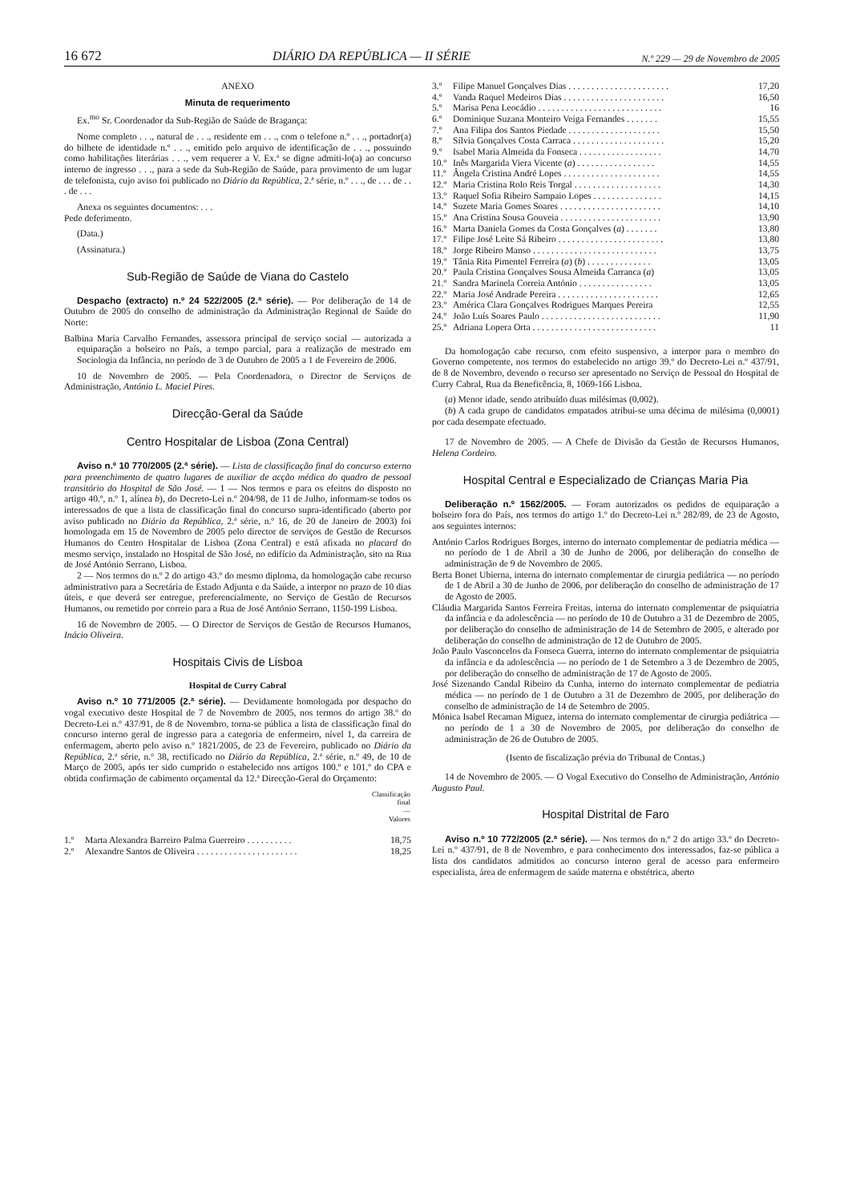16 672 DIÁRIO DA REPÚBLICA — II SÉRIE N.º 229 — 29 de Novembro de 2005
ANEXO
Minuta de requerimento
Ex.<sup>mo</sup> Sr. Coordenador da Sub-Região de Saúde de Bragança:
Nome completo . . ., natural de . . ., residente em . . ., com o telefone n.º . . ., portador(a) do bilhete de identidade n.º . . ., emitido pelo arquivo de identificação de . . ., possuindo como habilitações literárias . . ., vem requerer a V. Ex.ª se digne admiti-lo(a) ao concurso interno de ingresso . . ., para a sede da Sub-Região de Saúde, para provimento de um lugar de telefonista, cujo aviso foi publicado no Diário da República, 2.ª série, n.º . . ., de . . . de . . . de . . .
Anexa os seguintes documentos: . . .
Pede deferimento.
(Data.)
(Assinatura.)
Sub-Região de Saúde de Viana do Castelo
Despacho (extracto) n.º 24 522/2005 (2.ª série). — Por deliberação de 14 de Outubro de 2005 do conselho de administração da Administração Regional de Saúde do Norte:
Balbina Maria Carvalho Fernandes, assessora principal de serviço social — autorizada a equiparação a bolseiro no País, a tempo parcial, para a realização de mestrado em Sociologia da Infância, no período de 3 de Outubro de 2005 a 1 de Fevereiro de 2006.
10 de Novembro de 2005. — Pela Coordenadora, o Director de Serviços de Administração, António L. Maciel Pires.
Direcção-Geral da Saúde
Centro Hospitalar de Lisboa (Zona Central)
Aviso n.º 10 770/2005 (2.ª série). — Lista de classificação final do concurso externo para preenchimento de quatro lugares de auxiliar de acção médica do quadro de pessoal transitório do Hospital de São José. — 1 — Nos termos e para os efeitos do disposto no artigo 40.º, n.º 1, alínea b), do Decreto-Lei n.º 204/98, de 11 de Julho, informam-se todos os interessados de que a lista de classificação final do concurso supra-identificado (aberto por aviso publicado no Diário da República, 2.ª série, n.º 16, de 20 de Janeiro de 2003) foi homologada em 15 de Novembro de 2005 pelo director de serviços de Gestão de Recursos Humanos do Centro Hospitalar de Lisboa (Zona Central) e está afixada no placard do mesmo serviço, instalado no Hospital de São José, no edifício da Administração, sito na Rua de José António Serrano, Lisboa.
2 — Nos termos do n.º 2 do artigo 43.º do mesmo diploma, da homologação cabe recurso administrativo para a Secretária de Estado Adjunta e da Saúde, a interpor no prazo de 10 dias úteis, e que deverá ser entregue, preferencialmente, no Serviço de Gestão de Recursos Humanos, ou remetido por correio para a Rua de José António Serrano, 1150-199 Lisboa.
16 de Novembro de 2005. — O Director de Serviços de Gestão de Recursos Humanos, Inácio Oliveira.
Hospitais Civis de Lisboa
Hospital de Curry Cabral
Aviso n.º 10 771/2005 (2.ª série). — Devidamente homologada por despacho do vogal executivo deste Hospital de 7 de Novembro de 2005, nos termos do artigo 38.º do Decreto-Lei n.º 437/91, de 8 de Novembro, torna-se pública a lista de classificação final do concurso interno geral de ingresso para a categoria de enfermeiro, nível 1, da carreira de enfermagem, aberto pelo aviso n.º 1821/2005, de 23 de Fevereiro, publicado no Diário da República, 2.ª série, n.º 38, rectificado no Diário da República, 2.ª série, n.º 49, de 10 de Março de 2005, após ter sido cumprido o estabelecido nos artigos 100.º e 101.º do CPA e obtida confirmação de cabimento orçamental da 12.ª Direcção-Geral do Orçamento:
| | | Classificação final — Valores |
| --- | --- | --- |
| 1.º | Marta Alexandra Barreiro Palma Guerreiro . . . . . . . . . . | 18,75 |
| 2.º | Alexandre Santos de Oliveira . . . . . . . . . . . . . . . . . . . . . . | 18,25 |
| 3.º | Filipe Manuel Gonçalves Dias . . . . . . . . . . . . . . . . . . . . . . | 17,20 |
| 4.º | Vanda Raquel Medeiros Dias . . . . . . . . . . . . . . . . . . . . . . | 16,50 |
| 5.º | Marisa Pena Leocádio . . . . . . . . . . . . . . . . . . . . . . . . . . . | 16 |
| 6.º | Dominique Suzana Monteiro Veiga Fernandes . . . . . . . | 15,55 |
| 7.º | Ana Filipa dos Santos Piedade . . . . . . . . . . . . . . . . . . . . | 15,50 |
| 8.º | Sílvia Gonçalves Costa Carraca . . . . . . . . . . . . . . . . . . . . | 15,20 |
| 9.º | Isabel Maria Almeida da Fonseca . . . . . . . . . . . . . . . . . . | 14,70 |
| 10.º | Inês Margarida Viera Vicente ( a ) . . . . . . . . . . . . . . . . . | 14,55 |
| 11.º | Ângela Cristina André Lopes . . . . . . . . . . . . . . . . . . . . . | 14,55 |
| 12.º | Maria Cristina Rolo Reis Torgal . . . . . . . . . . . . . . . . . . . | 14,30 |
| 13.º | Raquel Sofia Ribeiro Sampaio Lopes . . . . . . . . . . . . . . . | 14,15 |
| 14.º | Suzete Maria Gomes Soares . . . . . . . . . . . . . . . . . . . . . . | 14,10 |
| 15.º | Ana Cristina Sousa Gouveia . . . . . . . . . . . . . . . . . . . . . . | 13,90 |
| 16.º | Marta Daniela Gomes da Costa Gonçalves ( a ) . . . . . . . | 13,80 |
| 17.º | Filipe José Leite Sá Ribeiro . . . . . . . . . . . . . . . . . . . . . . . | 13,80 |
| 18.º | Jorge Ribeiro Manso . . . . . . . . . . . . . . . . . . . . . . . . . . . | 13,75 |
| 19.º | Tânia Rita Pimentel Ferreira ( a ) ( b ) . . . . . . . . . . . . . . | 13,05 |
| 20.º | Paula Cristina Gonçalves Sousa Almeida Carranca ( a ) | 13,05 |
| 21.º | Sandra Marinela Correia António . . . . . . . . . . . . . . . . | 13,05 |
| 22.º | Maria José Andrade Pereira . . . . . . . . . . . . . . . . . . . . . . | 12,65 |
| 23.º | América Clara Gonçalves Rodrigues Marques Pereira | 12,55 |
| 24.º | João Luís Soares Paulo . . . . . . . . . . . . . . . . . . . . . . . . . . | 11,90 |
| 25.º | Adriana Lopera Orta . . . . . . . . . . . . . . . . . . . . . . . . . . . | 11 |
Da homologação cabe recurso, com efeito suspensivo, a interpor para o membro do Governo competente, nos termos do estabelecido no artigo 39.º do Decreto-Lei n.º 437/91, de 8 de Novembro, devendo o recurso ser apresentado no Serviço de Pessoal do Hospital de Curry Cabral, Rua da Beneficência, 8, 1069-166 Lisboa.
(a) Menor idade, sendo atribuído duas milésimas (0,002).
(b) A cada grupo de candidatos empatados atribui-se uma décima de milésima (0,0001) por cada desempate efectuado.
17 de Novembro de 2005. — A Chefe de Divisão da Gestão de Recursos Humanos, Helena Cordeiro.
Hospital Central e Especializado de Crianças Maria Pia
Deliberação n.º 1562/2005. — Foram autorizados os pedidos de equiparação a bolseiro fora do País, nos termos do artigo 1.º do Decreto-Lei n.º 282/89, de 23 de Agosto, aos seguintes internos:
António Carlos Rodrigues Borges, interno do internato complementar de pediatria médica — no período de 1 de Abril a 30 de Junho de 2006, por deliberação do conselho de administração de 9 de Novembro de 2005.
Berta Bonet Ubierna, interna do internato complementar de cirurgia pediátrica — no período de 1 de Abril a 30 de Junho de 2006, por deliberação do conselho de administração de 17 de Agosto de 2005.
Cláudia Margarida Santos Ferreira Freitas, interna do internato complementar de psiquiatria da infância e da adolescência — no período de 10 de Outubro a 31 de Dezembro de 2005, por deliberação do conselho de administração de 14 de Setembro de 2005, e alterado por deliberação do conselho de administração de 12 de Outubro de 2005.
João Paulo Vasconcelos da Fonseca Guerra, interno do internato complementar de psiquiatria da infância e da adolescência — no período de 1 de Setembro a 3 de Dezembro de 2005, por deliberação do conselho de administração de 17 de Agosto de 2005.
José Sizenando Candal Ribeiro da Cunha, interno do internato complementar de pediatria médica — no período de 1 de Outubro a 31 de Dezembro de 2005, por deliberação do conselho de administração de 14 de Setembro de 2005.
Mónica Isabel Recaman Miguez, interna do internato complementar de cirurgia pediátrica — no período de 1 a 30 de Novembro de 2005, por deliberação do conselho de administração de 26 de Outubro de 2005.
(Isento de fiscalização prévia do Tribunal de Contas.)
14 de Novembro de 2005. — O Vogal Executivo do Conselho de Administração, António Augusto Paul.
Hospital Distrital de Faro
Aviso n.º 10 772/2005 (2.ª série). — Nos termos do n.º 2 do artigo 33.º do Decreto-Lei n.º 437/91, de 8 de Novembro, e para conhecimento dos interessados, faz-se pública a lista dos candidatos admitidos ao concurso interno geral de acesso para enfermeiro especialista, área de enfermagem de saúde materna e obstétrica, aberto